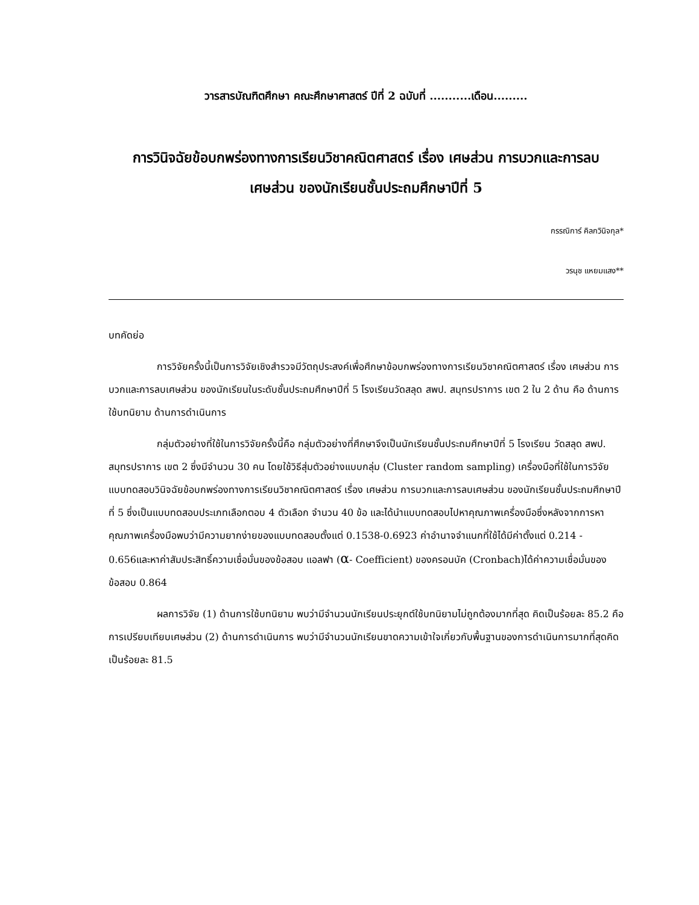วารสารบัณฑิตศึกษา คณะศึกษาศาสตร์ ปีที่ 2 ฉบับที่ ...........เดือน.........
การวินิจฉัยข้อบกพร่องทางการเรียนวิชาคณิตศาสตร์ เรื่อง เศษส่วน การบวกและการลบ
เศษส่วน ของนักเรียนชั้นประถมศึกษาปีที่ 5
กรรณิการ์ คิลกวินิจกุล*
วรนุช แหยมแสง**
บทคัดย่อ
การวิจัยครั้งนี้เป็นการวิจัยเชิงสำรวจมีวัตถุประสงค์เพื่อศึกษาข้อบกพร่องทางการเรียนวิชาคณิตศาสตร์ เรื่อง เศษส่วน การบวกและการลบเศษส่วน ของนักเรียนในระดับชั้นประถมศึกษาปีที่ 5 โรงเรียนวัดสลุด สพป. สมุทรปราการ เขต 2 ใน 2 ด้าน คือ ด้านการใช้บทนิยาม ด้านการดำเนินการ
กลุ่มตัวอย่างที่ใช้ในการวิจัยครั้งนี้คือ กลุ่มตัวอย่างที่ศึกษาจึงเป็นนักเรียนชั้นประถมศึกษาปีที่ 5 โรงเรียน วัดสลุด สพป. สมุทรปราการ เขต 2 ซึ่งมีจำนวน 30 คน โดยใช้วิธีสุ่มตัวอย่างแบบกลุ่ม (Cluster random sampling) เครื่องมือที่ใช้ในการวิจัยแบบทดสอบวินิจฉัยข้อบกพร่องทางการเรียนวิชาคณิตศาสตร์ เรื่อง เศษส่วน การบวกและการลบเศษส่วน ของนักเรียนชั้นประถมศึกษาปีที่ 5 ซึ่งเป็นแบบทดสอบประเภทเลือกตอบ 4 ตัวเลือก จำนวน 40 ข้อ และได้นำแบบทดสอบไปหาคุณภาพเครื่องมือซึ่งหลังจากการหาคุณภาพเครื่องมือพบว่ามีความยากง่ายของแบบทดสอบตั้งแต่ 0.1538-0.6923 ค่าอำนาจจำแนกที่ใช้ได้มีค่าตั้งแต่ 0.214 - 0.656และหาค่าสัมประสิทธิ์ความเชื่อมั่นของข้อสอบ แอลฟา (α- Coefficient) ของครอนบัค (Cronbach)ได้ค่าความเชื่อมั่นของข้อสอบ 0.864
ผลการวิจัย (1) ด้านการใช้บทนิยาม พบว่ามีจำนวนนักเรียนประยุกต์ใช้บทนิยามไม่ถูกต้องมากที่สุด คิดเป็นร้อยละ 85.2 คือการเปรียบเทียบเศษส่วน (2) ด้านการดำเนินการ พบว่ามีจำนวนนักเรียนขาดความเข้าใจเกี่ยวกับพื้นฐานของการดำเนินการมากที่สุดคิดเป็นร้อยละ 81.5